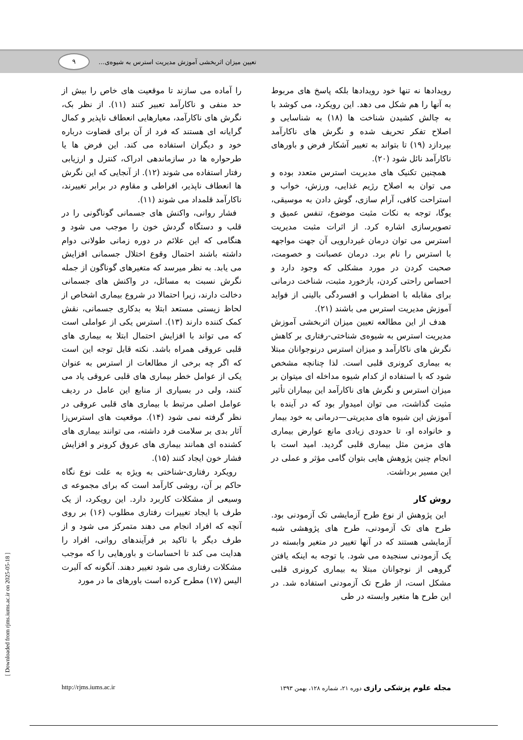۹
تعیین میزان اثربخشی آموزش مدیریت استرس به شیوه‌ی...
را آماده می سازند تا موقعیت های خاص را بیش از حد منفی و ناکارآمد تعبیر کنند (۱۱). از نظر بک، نگرش های ناکارآمد، معیارهایی انعطاف ناپذیر و کمال گرایانه ای هستند که فرد از آن برای قضاوت درباره خود و دیگران استفاده می کند. این فرض ها یا طرحواره ها در سازماندهی ادراک، کنترل و ارزیابی رفتار استفاده می شوند (۱۲). از آنجایی که این نگرش ها انعطاف ناپذیر، افراطی و مقاوم در برابر تغییرند، ناکارآمد قلمداد می شوند (۱۱).
فشار روانی، واکنش های جسمانی گوناگونی را در قلب و دستگاه گردش خون را موجب می شود و هنگامی که این علائم در دوره زمانی طولانی دوام داشته باشند احتمال وقوع اختلال جسمانی افزایش می یابد. به نظر میرسد که متغیرهای گوناگون از جمله نگرش نسبت به مسائل، در واکنش های جسمانی دخالت دارند، زیرا احتمالا در شروع بیماری اشخاص از لحاظ زیستی مستعد ابتلا به بدکاری جسمانی، نقش کمک کننده دارند (۱۳). استرس یکی از عواملی است که می تواند با افزایش احتمال ابتلا به بیماری های قلبی عروقی همراه باشد. نکته قابل توجه این است که اگر چه برخی از مطالعات از استرس به عنوان یکی از عوامل خطر بیماری های قلبی عروقی یاد می کنند، ولی در بسیاری از منابع این عامل در ردیف عوامل اصلی مرتبط با بیماری های قلبی عروقی در نظر گرفته نمی شود (۱۴). موقعیت های استرس‌زا آثار بدی بر سلامت فرد داشته، می توانند بیماری های کشنده ای همانند بیماری های عروق کرونر و افزایش فشار خون ایجاد کنند (۱۵).
رویکرد رفتاری-شناختی به ویژه به علت نوع نگاه حاکم بر آن، روشی کارآمد است که برای مجموعه ی وسیعی از مشکلات کاربرد دارد. این رویکرد، از یک طرف با ایجاد تغییرات رفتاری مطلوب (۱۶) بر روی آنچه که افراد انجام می دهند متمرکز می شود و از طرف دیگر با تاکید بر فرآیندهای روانی، افراد را هدایت می کند تا احساسات و باورهایی را که موجب مشکلات رفتاری می شود تغییر دهند. آنگونه که آلبرت الیس (۱۷) مطرح کرده است باورهای ما در مورد
رویدادها نه تنها خود رویدادها بلکه پاسخ های مربوط به آنها را هم شکل می دهد. این رویکرد، می کوشد با به چالش کشیدن شناخت ها (۱۸) به شناسایی و اصلاح تفکر تحریف شده و نگرش های ناکارآمد بپردازد (۱۹) تا بتواند به تغییر آشکار فرض و باورهای ناکارآمد نائل شود (۲۰).
همچنین تکنیک های مدیریت استرس متعدد بوده و می توان به اصلاح رژیم غذایی، ورزش، خواب و استراحت کافی، آرام سازی، گوش دادن به موسیقی، یوگا، توجه به نکات مثبت موضوع، تنفس عمیق و تصویرسازی اشاره کرد. از اثرات مثبت مدیریت استرس می توان درمان غیردارویی آن جهت مواجهه با استرس را نام برد. درمان عصبانت و خصومت، صحبت کردن در مورد مشکلی که وجود دارد و احساس راحتی کردن، بازخورد مثبت، شناخت درمانی برای مقابله با اضطراب و افسردگی بالینی از فواید آموزش مدیریت استرس می باشند (۲۱).
هدف از این مطالعه تعیین میزان اثربخشی آموزش مدیریت استرس به شیوه‌ی شناختی-رفتاری بر کاهش نگرش های ناکارآمد و میزان استرس درنوجوانان مبتلا به بیماری کرونری قلبی است. لذا چنانچه مشخص شود که با استفاده از کدام شیوه مداخله ای میتوان بر میزان استرس و نگرش های ناکارآمد این بیماران تأثیر مثبت گذاشت، می توان امیدوار بود که در آینده با آموزش این شیوه های مدیریتی—درمانی به خود بیمار و خانواده او، تا حدودی زیادی مانع عوارض بیماری های مزمن مثل بیماری قلبی گردید. امید است با انجام چنین پژوهش هایی بتوان گامی مؤثر و عملی در این مسیر برداشت.
روش کار
این پژوهش از نوع طرح آزمایشی تک آزمودنی بود. طرح های تک آزمودنی، طرح های پژوهشی شبه آزمایشی هستند که در آنها تغییر در متغیر وابسته در یک آزمودنی سنجیده می شود. با توجه به اینکه یافتن گروهی از نوجوانان مبتلا به بیماری کرونری قلبی مشکل است، از طرح تک آزمودنی استفاده شد. در این طرح ها متغیر وابسته در طی
مجله علوم پزشکی رازی دوره ۲۱، شماره ۱۲۸، بهمن ۱۳۹۳
http://rjms.iums.ac.ir
[ Downloaded from rjms.iums.ac.ir on 2025-05-18 ]